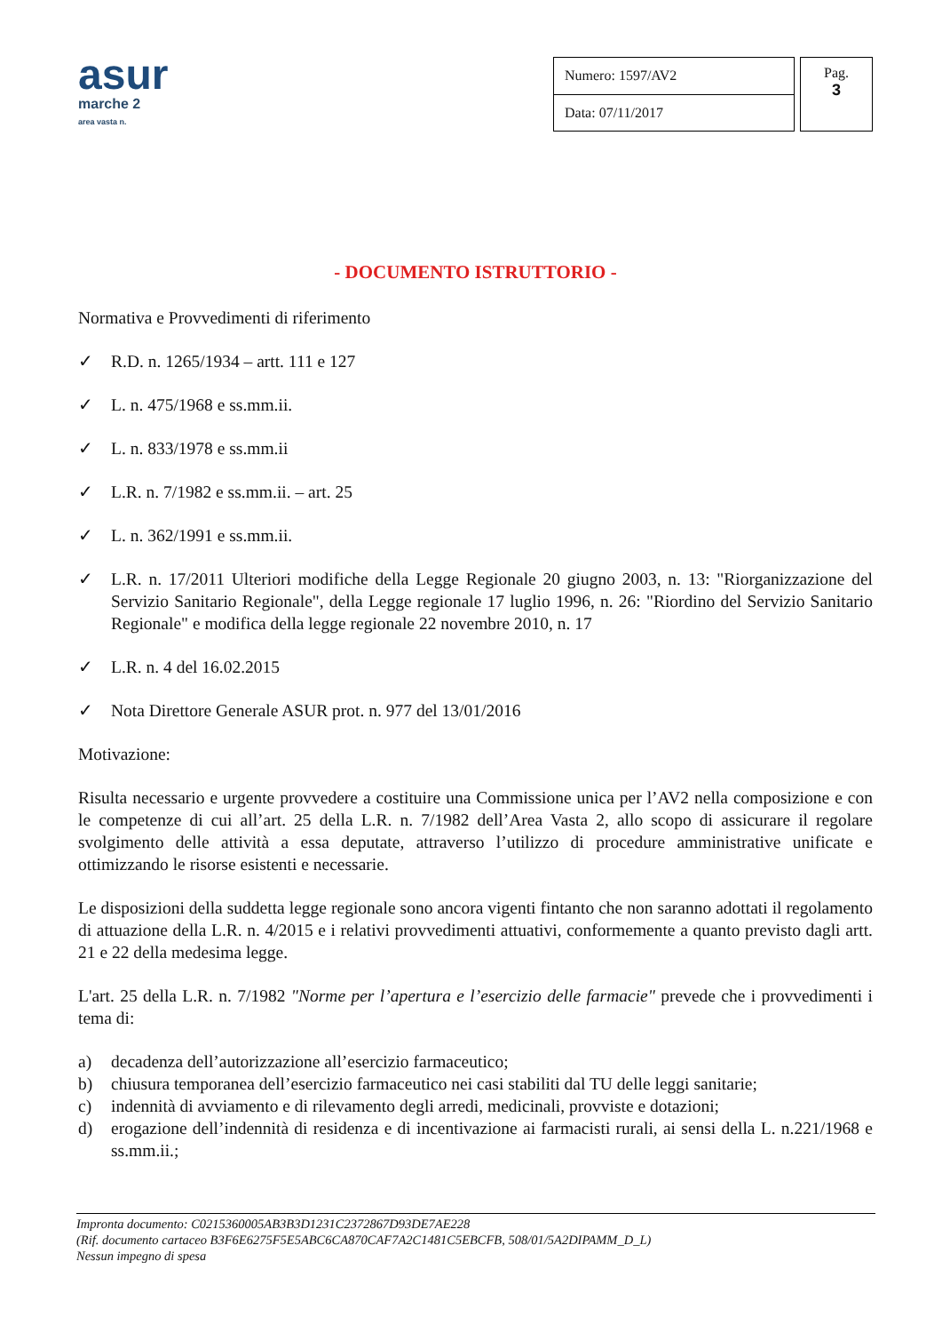asur
marche 2
area vasta n.
| Numero: 1597/AV2 |
| Data: 07/11/2017 |
Pag.
3
- DOCUMENTO ISTRUTTORIO -
Normativa e Provvedimenti di riferimento
✓ R.D. n. 1265/1934 – artt. 111 e 127
✓ L. n. 475/1968 e ss.mm.ii.
✓ L. n. 833/1978 e ss.mm.ii
✓ L.R. n. 7/1982 e ss.mm.ii. – art. 25
✓ L. n. 362/1991 e ss.mm.ii.
✓ L.R. n. 17/2011 Ulteriori modifiche della Legge Regionale 20 giugno 2003, n. 13: "Riorganizzazione del Servizio Sanitario Regionale", della Legge regionale 17 luglio 1996, n. 26: "Riordino del Servizio Sanitario Regionale" e modifica della legge regionale 22 novembre 2010, n. 17
✓ L.R. n. 4 del 16.02.2015
✓ Nota Direttore Generale ASUR prot. n. 977 del 13/01/2016
Motivazione:
Risulta necessario e urgente provvedere a costituire una Commissione unica per l’AV2 nella composizione e con le competenze di cui all’art. 25 della L.R. n. 7/1982 dell’Area Vasta 2, allo scopo di assicurare il regolare svolgimento delle attività a essa deputate, attraverso l’utilizzo di procedure amministrative unificate e ottimizzando le risorse esistenti e necessarie.
Le disposizioni della suddetta legge regionale sono ancora vigenti fintanto che non saranno adottati il regolamento di attuazione della L.R. n. 4/2015 e i relativi provvedimenti attuativi, conformemente a quanto previsto dagli artt. 21 e 22 della medesima legge.
L'art. 25 della L.R. n. 7/1982 "Norme per l’apertura e l’esercizio delle farmacie" prevede che i provvedimenti i tema di:
a) decadenza dell’autorizzazione all’esercizio farmaceutico;
b) chiusura temporanea dell’esercizio farmaceutico nei casi stabiliti dal TU delle leggi sanitarie;
c) indennità di avviamento e di rilevamento degli arredi, medicinali, provviste e dotazioni;
d) erogazione dell’indennità di residenza e di incentivazione ai farmacisti rurali, ai sensi della L. n.221/1968 e ss.mm.ii.;
Impronta documento: C0215360005AB3B3D1231C2372867D93DE7AE228
(Rif. documento cartaceo B3F6E6275F5E5ABC6CA870CAF7A2C1481C5EBCFB, 508/01/5A2DIPAMM_D_L)
Nessun impegno di spesa